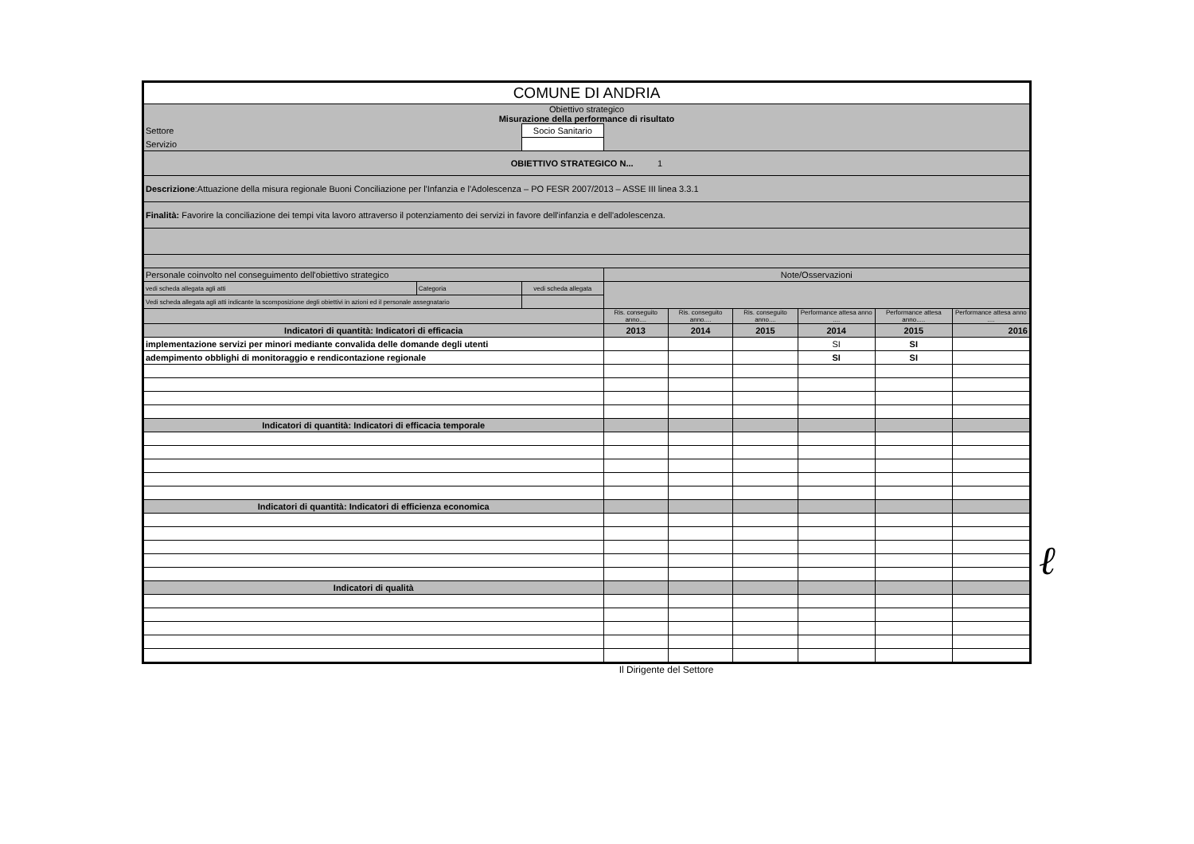| COMUNE DI ANDRIA | | | | | | | | |
| Obiettivo strategico Misurazione della performance di risultato | | | | | | | | |
| Settore | | Socio Sanitario | | | | | | |
| Servizio | | | | | | | | |
| OBIETTIVO STRATEGICO N... 1 | | | | | | | | |
| Descrizione :Attuazione della misura regionale Buoni Conciliazione per l'Infanzia e l'Adolescenza – PO FESR 2007/2013 – ASSE III linea 3.3.1 | | | | | | | | |
| Finalità: Favorire la conciliazione dei tempi vita lavoro attraverso il potenziamento dei servizi in favore dell'infanzia e dell'adolescenza. | | | | | | | | |
| Personale coinvolto nel conseguimento dell'obiettivo strategico | | | Note/Osservazioni | | | | | |
| vedi scheda allegata agli atti | Categoria | vedi scheda allegata | | | | | | |
| Vedi scheda allegata agli atti indicante la scomposizione degli obiettivi in azioni ed il personale assegnatario | | | | | | | | |
| | | | Ris. conseguito anno.... | Ris. conseguito anno.... | Ris. conseguito anno.... | Performance attesa anno .... | Performance attesa anno..... | Performance attesa anno .... |
| Indicatori di quantità: Indicatori di efficacia | | | 2013 | 2014 | 2015 | 2014 | 2015 | 2016 |
| implementazione servizi per minori mediante convalida delle domande degli utenti | | | | | | SI | SI | |
| adempimento obblighi di monitoraggio e rendicontazione regionale | | | | | | SI | SI | |
| Indicatori di quantità: Indicatori di efficacia temporale | | | | | | | | |
| Indicatori di quantità: Indicatori di efficienza economica | | | | | | | | |
| Indicatori di qualità | | | | | | | | |
Il Dirigente del Settore
ℓ